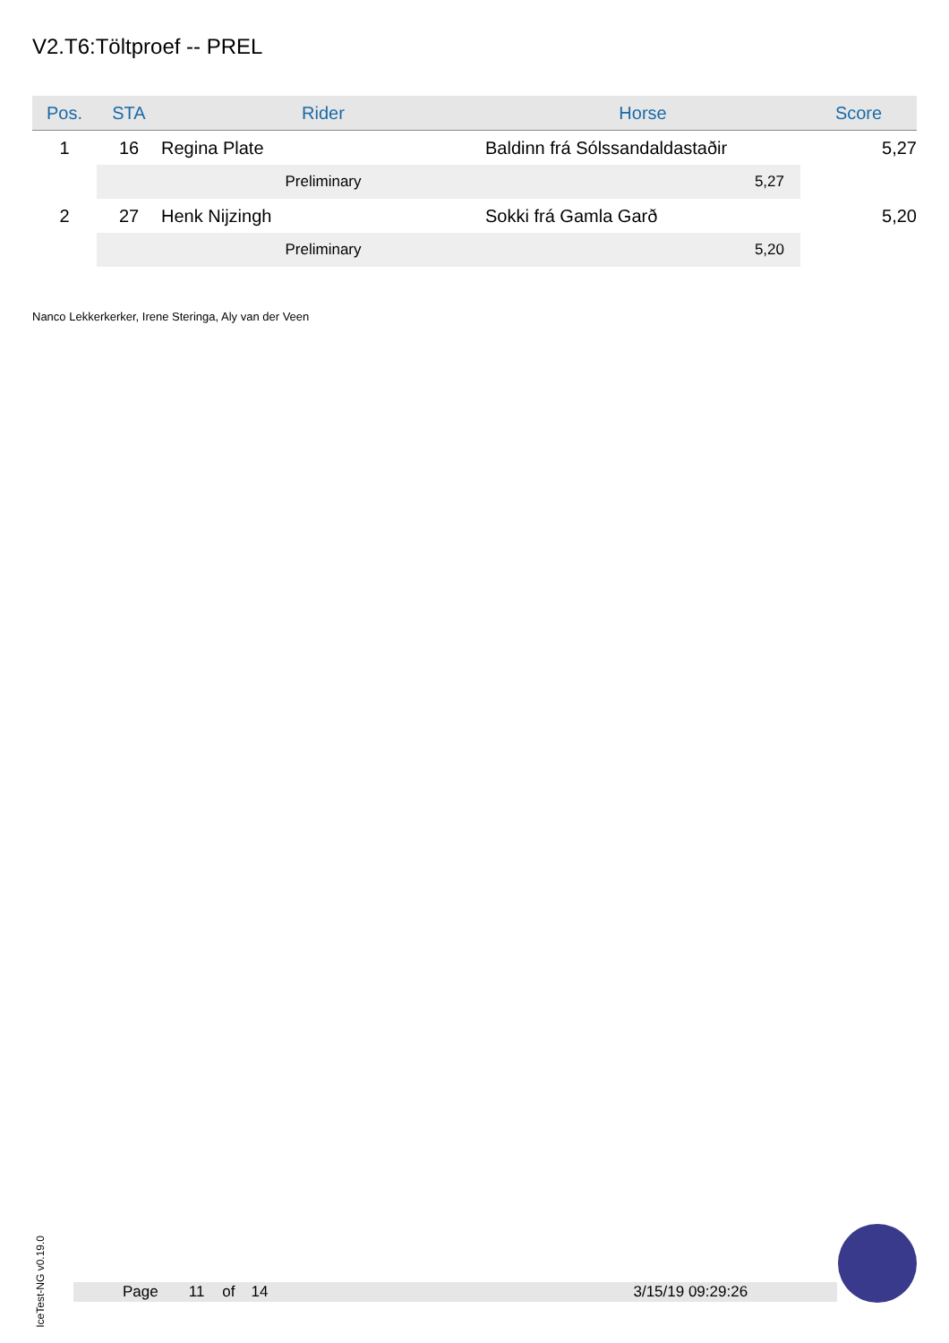V2.T6:Töltproef -- PREL
| Pos. | STA | Rider | Horse | Score |
| --- | --- | --- | --- | --- |
| 1 | 16 | Regina Plate | Baldinn frá Sólssandaldastaðir | 5,27 |
| | | Preliminary | 5,27 | |
| 2 | 27 | Henk Nijzingh | Sokki frá Gamla Garð | 5,20 |
| | | Preliminary | 5,20 | |
Nanco Lekkerkerker, Irene Steringa, Aly van der Veen
IceTest-NG v0.19.0
Page 11 of 14 3/15/19 09:29:26